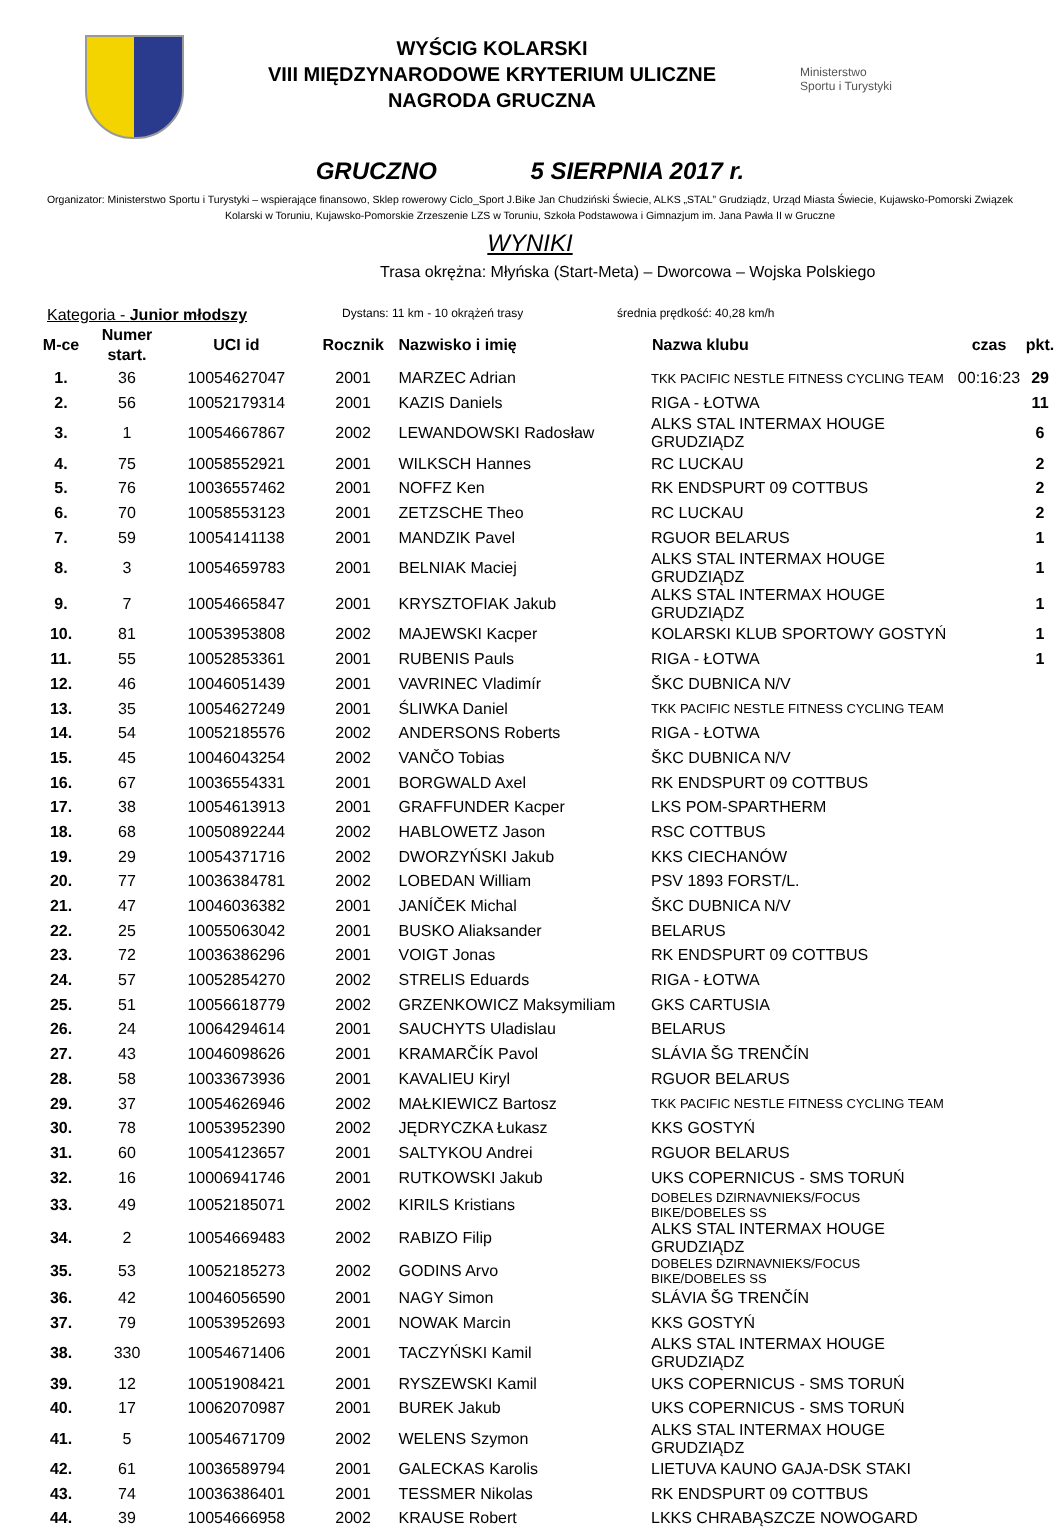WYŚCIG KOLARSKI
VIII MIĘDZYNARODOWE KRYTERIUM ULICZNE
NAGRODA GRUCZNA
Ministerstwo
Sportu i Turystyki
GRUCZNO 5 SIERPNIA 2017 r.
Organizator: Ministerstwo Sportu i Turystyki – wspierające finansowo, Sklep rowerowy Ciclo_Sport J.Bike Jan Chudziński Świecie, ALKS „STAL” Grudziądz, Urząd Miasta Świecie, Kujawsko-Pomorski Związek Kolarski w Toruniu, Kujawsko-Pomorskie Zrzeszenie LZS w Toruniu, Szkoła Podstawowa i Gimnazjum im. Jana Pawła II w Gruczne
WYNIKI
Trasa okrężna: Młyńska (Start-Meta) – Dworcowa – Wojska Polskiego
Kategoria - Junior młodszy Dystans: 11 km - 10 okrążeń trasy średnia prędkość: 40,28 km/h
| M-ce | Numer start. | UCI id | Rocznik | Nazwisko i imię | Nazwa klubu | czas | pkt. |
| --- | --- | --- | --- | --- | --- | --- | --- |
| 1. | 36 | 10054627047 | 2001 | MARZEC Adrian | TKK PACIFIC NESTLE FITNESS CYCLING TEAM | 00:16:23 | 29 |
| 2. | 56 | 10052179314 | 2001 | KAZIS Daniels | RIGA - ŁOTWA | | 11 |
| 3. | 1 | 10054667867 | 2002 | LEWANDOWSKI Radosław | ALKS STAL INTERMAX HOUGE GRUDZIĄDZ | | 6 |
| 4. | 75 | 10058552921 | 2001 | WILKSCH Hannes | RC LUCKAU | | 2 |
| 5. | 76 | 10036557462 | 2001 | NOFFZ Ken | RK ENDSPURT 09 COTTBUS | | 2 |
| 6. | 70 | 10058553123 | 2001 | ZETZSCHE Theo | RC LUCKAU | | 2 |
| 7. | 59 | 10054141138 | 2001 | MANDZIK Pavel | RGUOR BELARUS | | 1 |
| 8. | 3 | 10054659783 | 2001 | BELNIAK Maciej | ALKS STAL INTERMAX HOUGE GRUDZIĄDZ | | 1 |
| 9. | 7 | 10054665847 | 2001 | KRYSZTOFIAK Jakub | ALKS STAL INTERMAX HOUGE GRUDZIĄDZ | | 1 |
| 10. | 81 | 10053953808 | 2002 | MAJEWSKI Kacper | KOLARSKI KLUB SPORTOWY GOSTYŃ | | 1 |
| 11. | 55 | 10052853361 | 2001 | RUBENIS Pauls | RIGA - ŁOTWA | | 1 |
| 12. | 46 | 10046051439 | 2001 | VAVRINEC Vladimír | ŠKC DUBNICA N/V | | |
| 13. | 35 | 10054627249 | 2001 | ŚLIWKA Daniel | TKK PACIFIC NESTLE FITNESS CYCLING TEAM | | |
| 14. | 54 | 10052185576 | 2002 | ANDERSONS Roberts | RIGA - ŁOTWA | | |
| 15. | 45 | 10046043254 | 2002 | VANČO Tobias | ŠKC DUBNICA N/V | | |
| 16. | 67 | 10036554331 | 2001 | BORGWALD Axel | RK ENDSPURT 09 COTTBUS | | |
| 17. | 38 | 10054613913 | 2001 | GRAFFUNDER Kacper | LKS POM-SPARTHERM | | |
| 18. | 68 | 10050892244 | 2002 | HABLOWETZ Jason | RSC COTTBUS | | |
| 19. | 29 | 10054371716 | 2002 | DWORZYŃSKI Jakub | KKS CIECHANÓW | | |
| 20. | 77 | 10036384781 | 2002 | LOBEDAN William | PSV 1893 FORST/L. | | |
| 21. | 47 | 10046036382 | 2001 | JANÍČEK Michal | ŠKC DUBNICA N/V | | |
| 22. | 25 | 10055063042 | 2001 | BUSKO Aliaksander | BELARUS | | |
| 23. | 72 | 10036386296 | 2001 | VOIGT Jonas | RK ENDSPURT 09 COTTBUS | | |
| 24. | 57 | 10052854270 | 2002 | STRELIS Eduards | RIGA - ŁOTWA | | |
| 25. | 51 | 10056618779 | 2002 | GRZENKOWICZ Maksymiliam | GKS CARTUSIA | | |
| 26. | 24 | 10064294614 | 2001 | SAUCHYTS Uladislau | BELARUS | | |
| 27. | 43 | 10046098626 | 2001 | KRAMARČÍK Pavol | SLÁVIA ŠG TRENČÍN | | |
| 28. | 58 | 10033673936 | 2001 | KAVALIEU Kiryl | RGUOR BELARUS | | |
| 29. | 37 | 10054626946 | 2002 | MAŁKIEWICZ Bartosz | TKK PACIFIC NESTLE FITNESS CYCLING TEAM | | |
| 30. | 78 | 10053952390 | 2002 | JĘDRYCZKA Łukasz | KKS GOSTYŃ | | |
| 31. | 60 | 10054123657 | 2001 | SALTYKOU Andrei | RGUOR BELARUS | | |
| 32. | 16 | 10006941746 | 2001 | RUTKOWSKI Jakub | UKS COPERNICUS - SMS TORUŃ | | |
| 33. | 49 | 10052185071 | 2002 | KIRILS Kristians | DOBELES DZIRNAVNIEKS/FOCUS BIKE/DOBELES SS | | |
| 34. | 2 | 10054669483 | 2002 | RABIZO Filip | ALKS STAL INTERMAX HOUGE GRUDZIĄDZ | | |
| 35. | 53 | 10052185273 | 2002 | GODINS Arvo | DOBELES DZIRNAVNIEKS/FOCUS BIKE/DOBELES SS | | |
| 36. | 42 | 10046056590 | 2001 | NAGY Simon | SLÁVIA ŠG TRENČÍN | | |
| 37. | 79 | 10053952693 | 2001 | NOWAK Marcin | KKS GOSTYŃ | | |
| 38. | 330 | 10054671406 | 2001 | TACZYŃSKI Kamil | ALKS STAL INTERMAX HOUGE GRUDZIĄDZ | | |
| 39. | 12 | 10051908421 | 2001 | RYSZEWSKI Kamil | UKS COPERNICUS - SMS TORUŃ | | |
| 40. | 17 | 10062070987 | 2001 | BUREK Jakub | UKS COPERNICUS - SMS TORUŃ | | |
| 41. | 5 | 10054671709 | 2002 | WELENS Szymon | ALKS STAL INTERMAX HOUGE GRUDZIĄDZ | | |
| 42. | 61 | 10036589794 | 2001 | GALECKAS Karolis | LIETUVA KAUNO GAJA-DSK STAKI | | |
| 43. | 74 | 10036386401 | 2001 | TESSMER Nikolas | RK ENDSPURT 09 COTTBUS | | |
| 44. | 39 | 10054666958 | 2002 | KRAUSE Robert | LKKS CHRABĄSZCZE NOWOGARD | | |